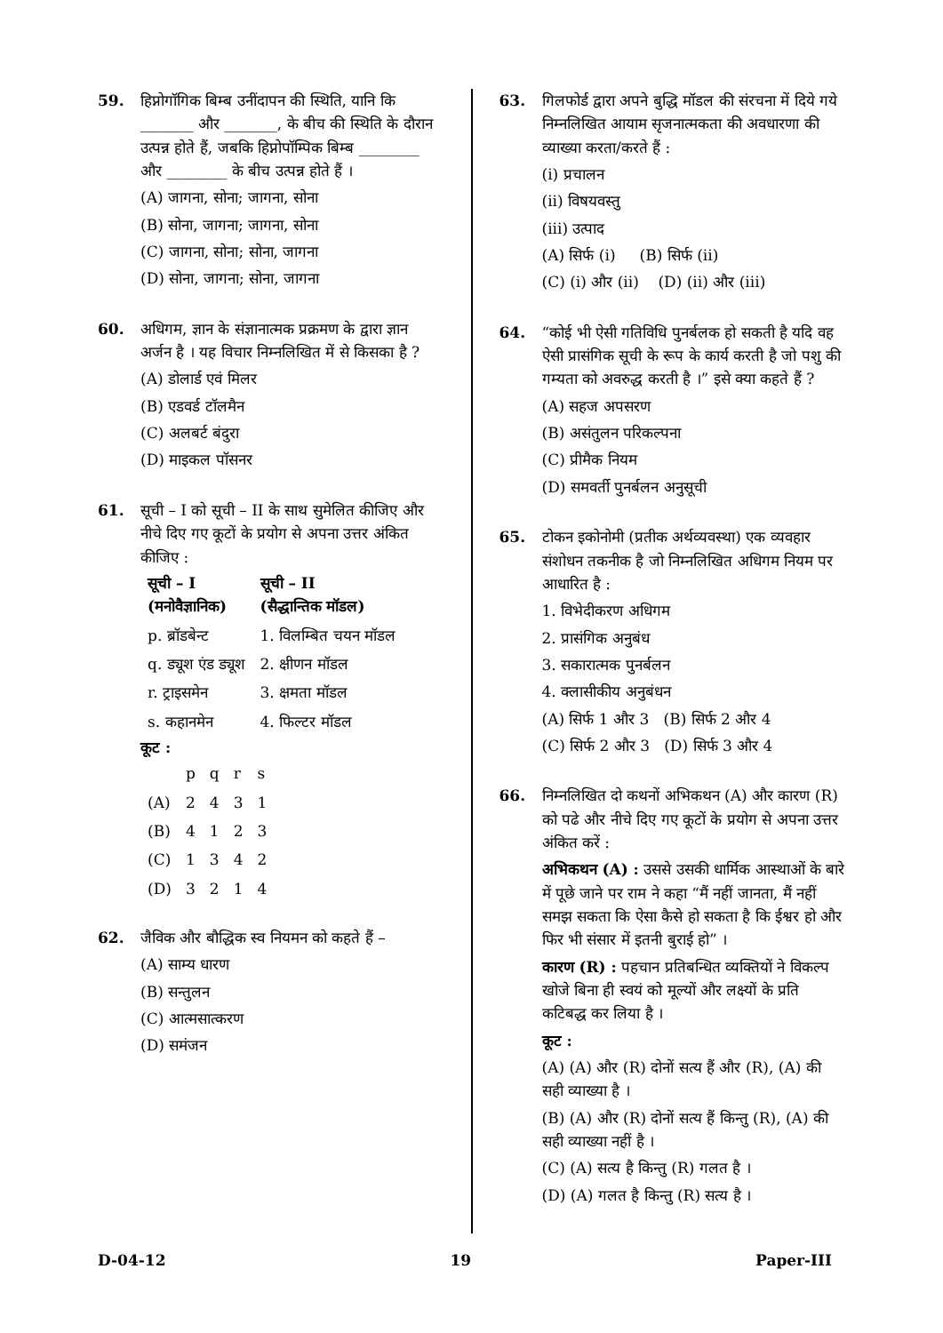59. हिप्नोगॉगिक बिम्ब उनींदापन की स्थिति, यानि कि _______ और _______, के बीच की स्थिति के दौरान उत्पन्न होते हैं, जबकि हिप्नोपॉम्पिक बिम्ब ________ और ________ के बीच उत्पन्न होते हैं ।
(A) जागना, सोना; जागना, सोना
(B) सोना, जागना; जागना, सोना
(C) जागना, सोना; सोना, जागना
(D) सोना, जागना; सोना, जागना
60. अधिगम, ज्ञान के संज्ञानात्मक प्रक्रमण के द्वारा ज्ञान अर्जन है । यह विचार निम्नलिखित में से किसका है ?
(A) डोलार्ड एवं मिलर
(B) एडवर्ड टॉलमैन
(C) अलबर्ट बंदुरा
(D) माइकल पॉसनर
61. सूची – I को सूची – II के साथ सुमेलित कीजिए और नीचे दिए गए कूटों के प्रयोग से अपना उत्तर अंकित कीजिए :
| सूची – I (मनोवैज्ञानिक) | सूची – II (सैद्धान्तिक मॉडल) |
| --- | --- |
| p. ब्रॉडबेन्ट | 1. विलम्बित चयन मॉडल |
| q. ड्यूश एंड ड्यूश | 2. क्षीणन मॉडल |
| r. ट्राइसमेन | 3. क्षमता मॉडल |
| s. कहानमेन | 4. फिल्टर मॉडल |
कूट :
| | p | q | r | s |
| (A) | 2 | 4 | 3 | 1 |
| (B) | 4 | 1 | 2 | 3 |
| (C) | 1 | 3 | 4 | 2 |
| (D) | 3 | 2 | 1 | 4 |
62. जैविक और बौद्धिक स्व नियमन को कहते हैं –
(A) साम्य धारण
(B) सन्तुलन
(C) आत्मसात्करण
(D) समंजन
63. गिलफोर्ड द्वारा अपने बुद्धि मॉडल की संरचना में दिये गये निम्नलिखित आयाम सृजनात्मकता की अवधारणा की व्याख्या करता/करते हैं :
(i) प्रचालन
(ii) विषयवस्तु
(iii) उत्पाद
(A) सिर्फ (i) (B) सिर्फ (ii)
(C) (i) और (ii) (D) (ii) और (iii)
64. “कोई भी ऐसी गतिविधि पुनर्बलक हो सकती है यदि वह ऐसी प्रासंगिक सूची के रूप के कार्य करती है जो पशु की गम्यता को अवरुद्ध करती है ।” इसे क्या कहते हैं ?
(A) सहज अपसरण
(B) असंतुलन परिकल्पना
(C) प्रीमैक नियम
(D) समवर्ती पुनर्बलन अनुसूची
65. टोकन इकोनोमी (प्रतीक अर्थव्यवस्था) एक व्यवहार संशोधन तकनीक है जो निम्नलिखित अधिगम नियम पर आधारित है :
1. विभेदीकरण अधिगम
2. प्रासंगिक अनुबंध
3. सकारात्मक पुनर्बलन
4. क्लासीकीय अनुबंधन
(A) सिर्फ 1 और 3 (B) सिर्फ 2 और 4
(C) सिर्फ 2 और 3 (D) सिर्फ 3 और 4
66. निम्नलिखित दो कथनों अभिकथन (A) और कारण (R) को पढे और नीचे दिए गए कूटों के प्रयोग से अपना उत्तर अंकित करें :
अभिकथन (A) : उससे उसकी धार्मिक आस्थाओं के बारे में पूछे जाने पर राम ने कहा “मैं नहीं जानता, मैं नहीं समझ सकता कि ऐसा कैसे हो सकता है कि ईश्वर हो और फिर भी संसार में इतनी बुराई हो” ।
कारण (R) : पहचान प्रतिबन्धित व्यक्तियों ने विकल्प खोजे बिना ही स्वयं को मूल्यों और लक्ष्यों के प्रति कटिबद्ध कर लिया है ।
कूट :
(A) (A) और (R) दोनों सत्य हैं और (R), (A) की सही व्याख्या है ।
(B) (A) और (R) दोनों सत्य हैं किन्तु (R), (A) की सही व्याख्या नहीं है ।
(C) (A) सत्य है किन्तु (R) गलत है ।
(D) (A) गलत है किन्तु (R) सत्य है ।
D-04-12 19 Paper-III